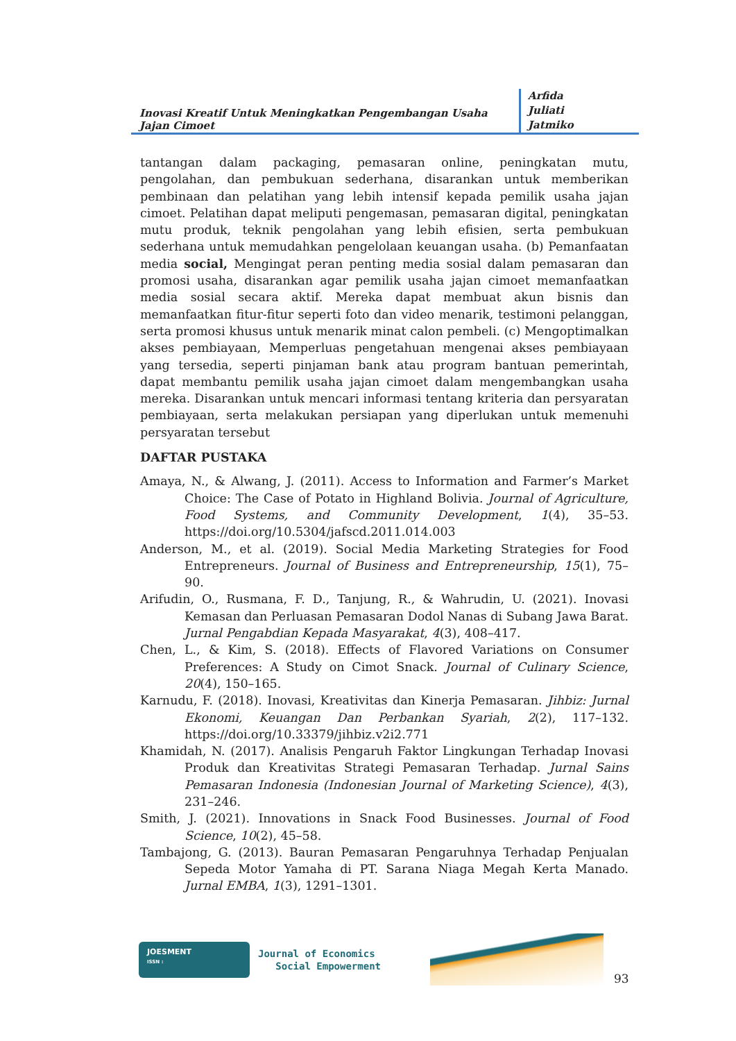Inovasi Kreatif Untuk Meningkatkan Pengembangan Usaha Jajan Cimoet
Arfida
Juliati
Jatmiko
tantangan dalam packaging, pemasaran online, peningkatan mutu, pengolahan, dan pembukuan sederhana, disarankan untuk memberikan pembinaan dan pelatihan yang lebih intensif kepada pemilik usaha jajan cimoet. Pelatihan dapat meliputi pengemasan, pemasaran digital, peningkatan mutu produk, teknik pengolahan yang lebih efisien, serta pembukuan sederhana untuk memudahkan pengelolaan keuangan usaha. (b) Pemanfaatan media social, Mengingat peran penting media sosial dalam pemasaran dan promosi usaha, disarankan agar pemilik usaha jajan cimoet memanfaatkan media sosial secara aktif. Mereka dapat membuat akun bisnis dan memanfaatkan fitur-fitur seperti foto dan video menarik, testimoni pelanggan, serta promosi khusus untuk menarik minat calon pembeli. (c) Mengoptimalkan akses pembiayaan, Memperluas pengetahuan mengenai akses pembiayaan yang tersedia, seperti pinjaman bank atau program bantuan pemerintah, dapat membantu pemilik usaha jajan cimoet dalam mengembangkan usaha mereka. Disarankan untuk mencari informasi tentang kriteria dan persyaratan pembiayaan, serta melakukan persiapan yang diperlukan untuk memenuhi persyaratan tersebut
DAFTAR PUSTAKA
Amaya, N., & Alwang, J. (2011). Access to Information and Farmer’s Market Choice: The Case of Potato in Highland Bolivia. Journal of Agriculture, Food Systems, and Community Development, 1(4), 35–53. https://doi.org/10.5304/jafscd.2011.014.003
Anderson, M., et al. (2019). Social Media Marketing Strategies for Food Entrepreneurs. Journal of Business and Entrepreneurship, 15(1), 75–90.
Arifudin, O., Rusmana, F. D., Tanjung, R., & Wahrudin, U. (2021). Inovasi Kemasan dan Perluasan Pemasaran Dodol Nanas di Subang Jawa Barat. Jurnal Pengabdian Kepada Masyarakat, 4(3), 408–417.
Chen, L., & Kim, S. (2018). Effects of Flavored Variations on Consumer Preferences: A Study on Cimot Snack. Journal of Culinary Science, 20(4), 150–165.
Karnudu, F. (2018). Inovasi, Kreativitas dan Kinerja Pemasaran. Jihbiz: Jurnal Ekonomi, Keuangan Dan Perbankan Syariah, 2(2), 117–132. https://doi.org/10.33379/jihbiz.v2i2.771
Khamidah, N. (2017). Analisis Pengaruh Faktor Lingkungan Terhadap Inovasi Produk dan Kreativitas Strategi Pemasaran Terhadap. Jurnal Sains Pemasaran Indonesia (Indonesian Journal of Marketing Science), 4(3), 231–246.
Smith, J. (2021). Innovations in Snack Food Businesses. Journal of Food Science, 10(2), 45–58.
Tambajong, G. (2013). Bauran Pemasaran Pengaruhnya Terhadap Penjualan Sepeda Motor Yamaha di PT. Sarana Niaga Megah Kerta Manado. Jurnal EMBA, 1(3), 1291–1301.
JOESMENT
ISSN :
Journal of Economics
Social Empowerment
93